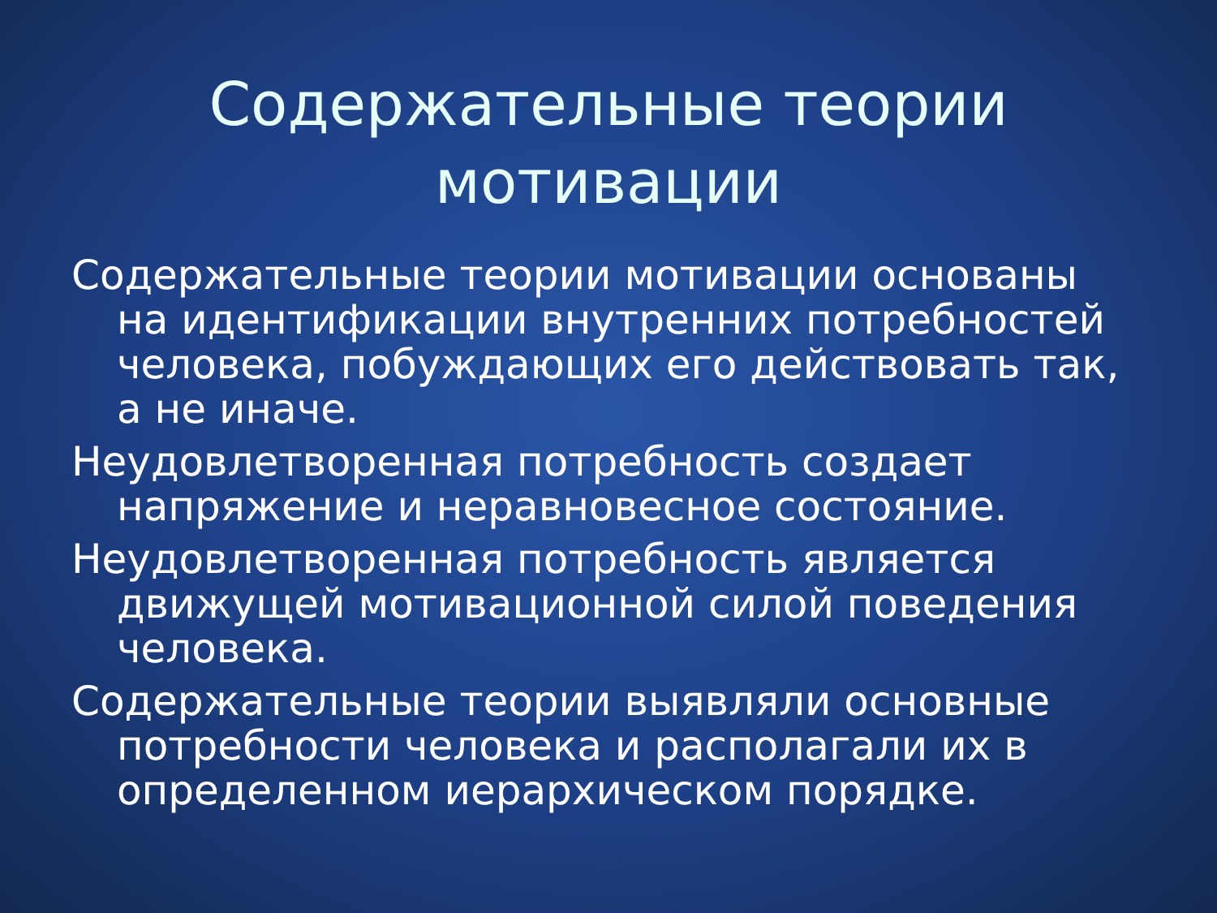Содержательные теории
мотивации
Содержательные теории мотивации основаны на идентификации внутренних потребностей человека, побуждающих его действовать так, а не иначе.
Неудовлетворенная потребность создает напряжение и неравновесное состояние.
Неудовлетворенная потребность является движущей мотивационной силой поведения человека.
Содержательные теории выявляли основные потребности человека и располагали их в определенном иерархическом порядке.